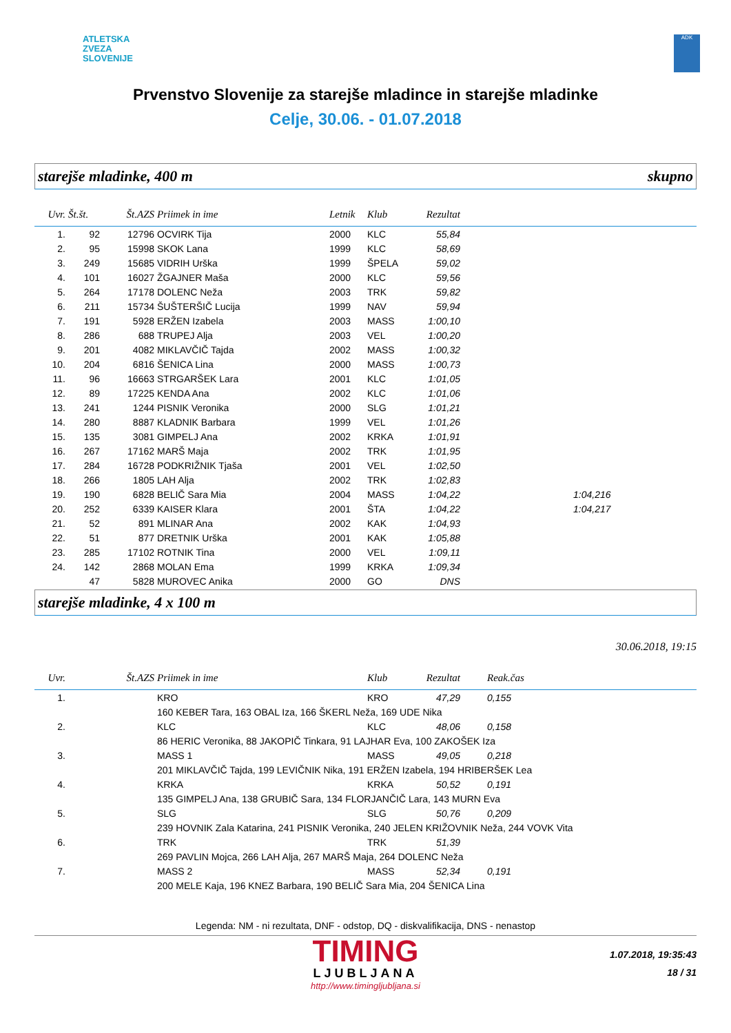ATLETSKA
ZVEZA
SLOVENIJE
ADK
Prvenstvo Slovenije za starejše mladince in starejše mladinke
Celje, 30.06. - 01.07.2018
starejše mladinke, 400 m skupno
| Uvr. | Št.št. | Št.AZS | Priimek in ime | Letnik | Klub | Rezultat | |
| --- | --- | --- | --- | --- | --- | --- | --- |
| 1. | 92 | 12796 | OCVIRK Tija | 2000 | KLC | 55,84 | |
| 2. | 95 | 15998 | SKOK Lana | 1999 | KLC | 58,69 | |
| 3. | 249 | 15685 | VIDRIH Urška | 1999 | ŠPELA | 59,02 | |
| 4. | 101 | 16027 | ŽGAJNER Maša | 2000 | KLC | 59,56 | |
| 5. | 264 | 17178 | DOLENC Neža | 2003 | TRK | 59,82 | |
| 6. | 211 | 15734 | ŠUŠTERŠIČ Lucija | 1999 | NAV | 59,94 | |
| 7. | 191 | 5928 | ERŽEN Izabela | 2003 | MASS | 1:00,10 | |
| 8. | 286 | 688 | TRUPEJ Alja | 2003 | VEL | 1:00,20 | |
| 9. | 201 | 4082 | MIKLAVČIČ Tajda | 2002 | MASS | 1:00,32 | |
| 10. | 204 | 6816 | ŠENICA Lina | 2000 | MASS | 1:00,73 | |
| 11. | 96 | 16663 | STRGARŠEK Lara | 2001 | KLC | 1:01,05 | |
| 12. | 89 | 17225 | KENDA Ana | 2002 | KLC | 1:01,06 | |
| 13. | 241 | 1244 | PISNIK Veronika | 2000 | SLG | 1:01,21 | |
| 14. | 280 | 8887 | KLADNIK Barbara | 1999 | VEL | 1:01,26 | |
| 15. | 135 | 3081 | GIMPELJ Ana | 2002 | KRKA | 1:01,91 | |
| 16. | 267 | 17162 | MARŠ Maja | 2002 | TRK | 1:01,95 | |
| 17. | 284 | 16728 | PODKRIŽNIK Tjaša | 2001 | VEL | 1:02,50 | |
| 18. | 266 | 1805 | LAH Alja | 2002 | TRK | 1:02,83 | |
| 19. | 190 | 6828 | BELIČ Sara Mia | 2004 | MASS | 1:04,22 | 1:04,216 |
| 20. | 252 | 6339 | KAISER Klara | 2001 | ŠTA | 1:04,22 | 1:04,217 |
| 21. | 52 | 891 | MLINAR Ana | 2002 | KAK | 1:04,93 | |
| 22. | 51 | 877 | DRETNIK Urška | 2001 | KAK | 1:05,88 | |
| 23. | 285 | 17102 | ROTNIK Tina | 2000 | VEL | 1:09,11 | |
| 24. | 142 | 2868 | MOLAN Ema | 1999 | KRKA | 1:09,34 | |
| | 47 | 5828 | MUROVEC Anika | 2000 | GO | DNS | |
starejše mladinke, 4 x 100 m
30.06.2018, 19:15
| Uvr. | Št.AZS | Priimek in ime | Klub | Rezultat | Reak.čas |
| --- | --- | --- | --- | --- | --- |
| 1. | | KRO | KRO | 47,29 | 0,155 |
| | | 160 KEBER Tara, 163 OBAL Iza, 166 ŠKERL Neža, 169 UDE Nika | | | |
| 2. | | KLC | KLC | 48,06 | 0,158 |
| | | 86 HERIC Veronika, 88 JAKOPIČ Tinkara, 91 LAJHAR Eva, 100 ZAKOŠEK Iza | | | |
| 3. | | MASS 1 | MASS | 49,05 | 0,218 |
| | | 201 MIKLAVČIČ Tajda, 199 LEVIČNIK Nika, 191 ERŽEN Izabela, 194 HRIBERŠEK Lea | | | |
| 4. | | KRKA | KRKA | 50,52 | 0,191 |
| | | 135 GIMPELJ Ana, 138 GRUBIČ Sara, 134 FLORJANČIČ Lara, 143 MURN Eva | | | |
| 5. | | SLG | SLG | 50,76 | 0,209 |
| | | 239 HOVNIK Zala Katarina, 241 PISNIK Veronika, 240 JELEN KRIŽOVNIK Neža, 244 VOVK Vita | | | |
| 6. | | TRK | TRK | 51,39 | |
| | | 269 PAVLIN Mojca, 266 LAH Alja, 267 MARŠ Maja, 264 DOLENC Neža | | | |
| 7. | | MASS 2 | MASS | 52,34 | 0,191 |
| | | 200 MELE Kaja, 196 KNEZ Barbara, 190 BELIČ Sara Mia, 204 ŠENICA Lina | | | |
Legenda: NM - ni rezultata, DNF - odstop, DQ - diskvalifikacija, DNS - nenastop
TIMING
LJUBLJANA
http://www.timingljubljana.si
1.07.2018, 19:35:43
18 / 31